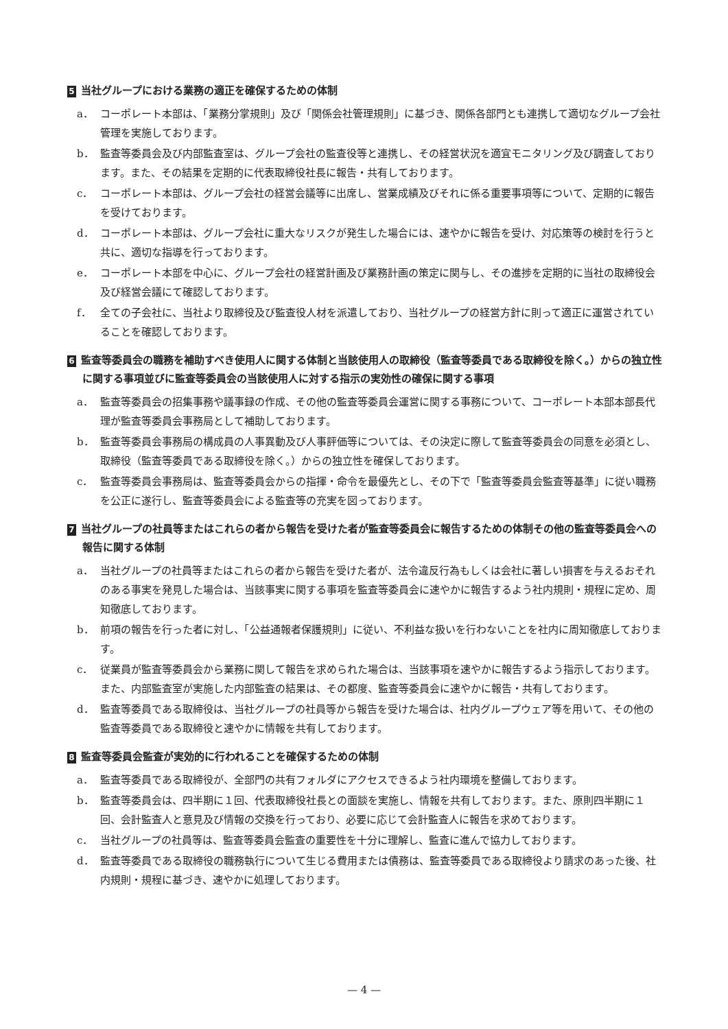5 当社グループにおける業務の適正を確保するための体制
a． コーポレート本部は、「業務分掌規則」及び「関係会社管理規則」に基づき、関係各部門とも連携して適切なグループ会社管理を実施しております。
b． 監査等委員会及び内部監査室は、グループ会社の監査役等と連携し、その経営状況を適宜モニタリング及び調査しております。また、その結果を定期的に代表取締役社長に報告・共有しております。
c． コーポレート本部は、グループ会社の経営会議等に出席し、営業成績及びそれに係る重要事項等について、定期的に報告を受けております。
d． コーポレート本部は、グループ会社に重大なリスクが発生した場合には、速やかに報告を受け、対応策等の検討を行うと共に、適切な指導を行っております。
e． コーポレート本部を中心に、グループ会社の経営計画及び業務計画の策定に関与し、その進捗を定期的に当社の取締役会及び経営会議にて確認しております。
f． 全ての子会社に、当社より取締役及び監査役人材を派遣しており、当社グループの経営方針に則って適正に運営されていることを確認しております。
6 監査等委員会の職務を補助すべき使用人に関する体制と当該使用人の取締役（監査等委員である取締役を除く。）からの独立性に関する事項並びに監査等委員会の当該使用人に対する指示の実効性の確保に関する事項
a． 監査等委員会の招集事務や議事録の作成、その他の監査等委員会運営に関する事務について、コーポレート本部本部長代理が監査等委員会事務局として補助しております。
b． 監査等委員会事務局の構成員の人事異動及び人事評価等については、その決定に際して監査等委員会の同意を必須とし、取締役（監査等委員である取締役を除く。）からの独立性を確保しております。
c． 監査等委員会事務局は、監査等委員会からの指揮・命令を最優先とし、その下で「監査等委員会監査等基準」に従い職務を公正に遂行し、監査等委員会による監査等の充実を図っております。
7 当社グループの社員等またはこれらの者から報告を受けた者が監査等委員会に報告するための体制その他の監査等委員会への報告に関する体制
a． 当社グループの社員等またはこれらの者から報告を受けた者が、法令違反行為もしくは会社に著しい損害を与えるおそれのある事実を発見した場合は、当該事実に関する事項を監査等委員会に速やかに報告するよう社内規則・規程に定め、周知徹底しております。
b． 前項の報告を行った者に対し、「公益通報者保護規則」に従い、不利益な扱いを行わないことを社内に周知徹底しております。
c． 従業員が監査等委員会から業務に関して報告を求められた場合は、当該事項を速やかに報告するよう指示しております。また、内部監査室が実施した内部監査の結果は、その都度、監査等委員会に速やかに報告・共有しております。
d． 監査等委員である取締役は、当社グループの社員等から報告を受けた場合は、社内グループウェア等を用いて、その他の監査等委員である取締役と速やかに情報を共有しております。
8 監査等委員会監査が実効的に行われることを確保するための体制
a． 監査等委員である取締役が、全部門の共有フォルダにアクセスできるよう社内環境を整備しております。
b． 監査等委員会は、四半期に１回、代表取締役社長との面談を実施し、情報を共有しております。また、原則四半期に１回、会計監査人と意見及び情報の交換を行っており、必要に応じて会計監査人に報告を求めております。
c． 当社グループの社員等は、監査等委員会監査の重要性を十分に理解し、監査に進んで協力しております。
d． 監査等委員である取締役の職務執行について生じる費用または債務は、監査等委員である取締役より請求のあった後、社内規則・規程に基づき、速やかに処理しております。
— 4 —